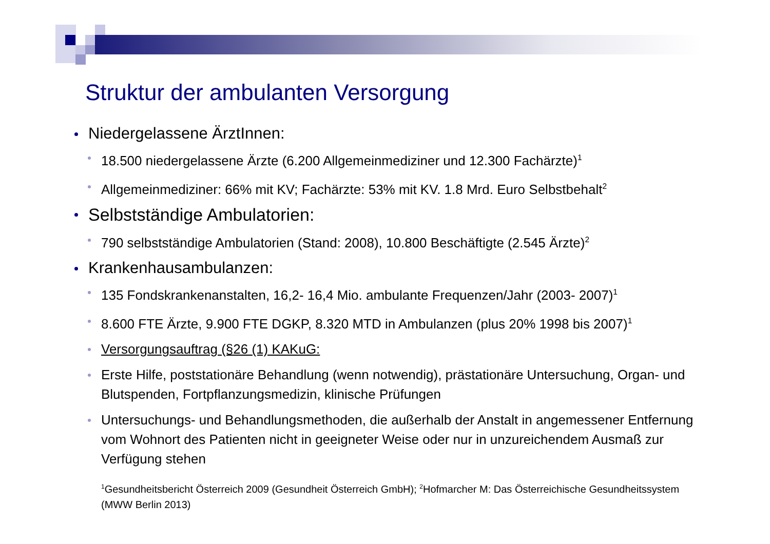Struktur der ambulanten Versorgung
Niedergelassene ÄrztInnen:
18.500 niedergelassene Ärzte (6.200 Allgemeinmediziner und 12.300 Fachärzte)<sup>1</sup>
Allgemeinmediziner: 66% mit KV; Fachärzte: 53% mit KV. 1.8 Mrd. Euro Selbstbehalt<sup>2</sup>
Selbstständige Ambulatorien:
790 selbstständige Ambulatorien (Stand: 2008), 10.800 Beschäftigte (2.545 Ärzte)<sup>2</sup>
Krankenhausambulanzen:
135 Fondskrankenanstalten, 16,2- 16,4 Mio. ambulante Frequenzen/Jahr (2003- 2007)<sup>1</sup>
8.600 FTE Ärzte, 9.900 FTE DGKP, 8.320 MTD in Ambulanzen (plus 20% 1998 bis 2007)<sup>1</sup>
Versorgungsauftrag (§26 (1) KAKuG:
Erste Hilfe, poststationäre Behandlung (wenn notwendig), prästationäre Untersuchung, Organ- und Blutspenden, Fortpflanzungsmedizin, klinische Prüfungen
Untersuchungs- und Behandlungsmethoden, die außerhalb der Anstalt in angemessener Entfernung vom Wohnort des Patienten nicht in geeigneter Weise oder nur in unzureichendem Ausmaß zur Verfügung stehen
<sup>1</sup> Gesundheitsbericht Österreich 2009 (Gesundheit Österreich GmbH); <sup>2</sup>Hofmarcher M: Das Österreichische Gesundheitssystem (MWW Berlin 2013)